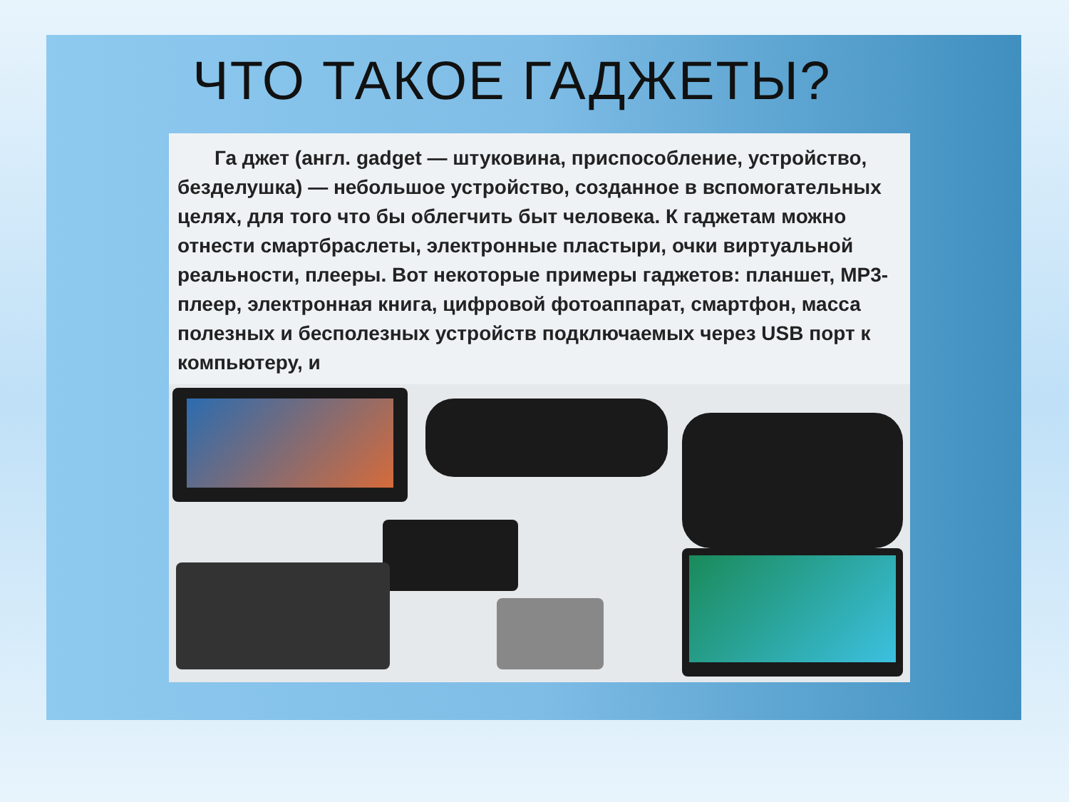ЧТО ТАКОЕ ГАДЖЕТЫ?
Га джет (англ. gadget — штуковина, приспособление, устройство, безделушка) — небольшое устройство, созданное в вспомогательных целях, для того что бы облегчить быт человека. К гаджетам можно отнести смартбраслеты, электронные пластыри, очки виртуальной реальности, плееры. Вот некоторые примеры гаджетов: планшет, MP3-плеер, электронная книга, цифровой фотоаппарат, смартфон, масса полезных и бесполезных устройств подключаемых через USB порт к компьютеру, и